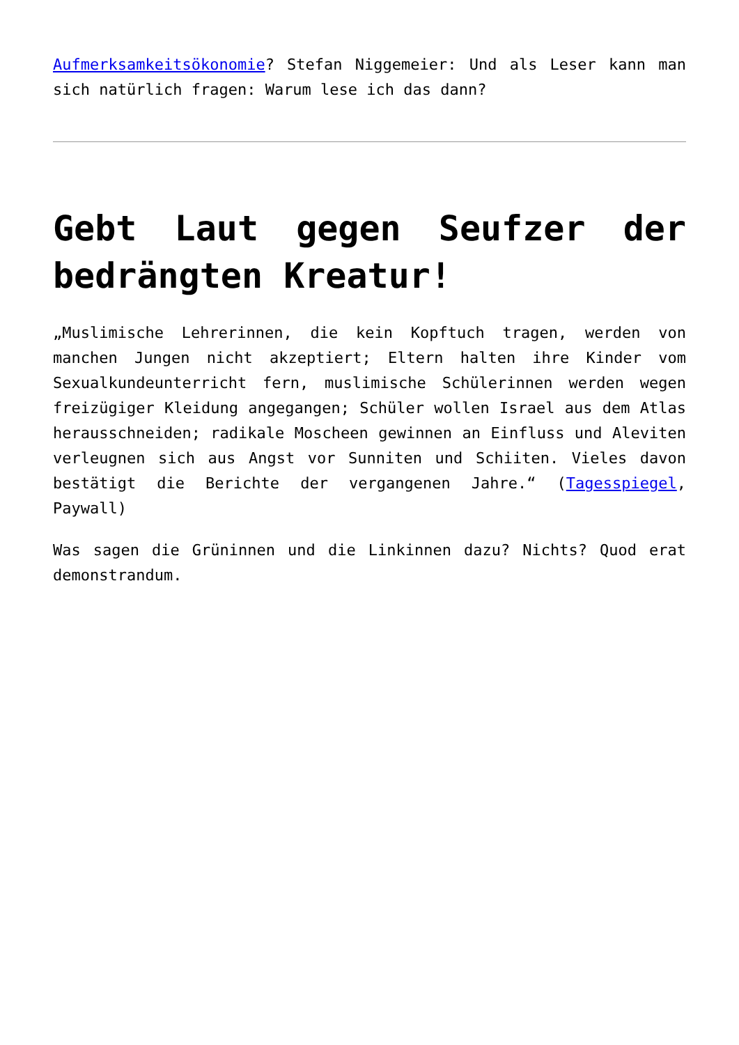Aufmerksamkeitsökonomie? Stefan Niggemeier: Und als Leser kann man sich natürlich fragen: Warum lese ich das dann?
Gebt Laut gegen Seufzer der bedrängten Kreatur!
„Muslimische Lehrerinnen, die kein Kopftuch tragen, werden von manchen Jungen nicht akzeptiert; Eltern halten ihre Kinder vom Sexualkundeunterricht fern, muslimische Schülerinnen werden wegen freizügiger Kleidung angegangen; Schüler wollen Israel aus dem Atlas herausschneiden; radikale Moscheen gewinnen an Einfluss und Aleviten verleugnen sich aus Angst vor Sunniten und Schiiten. Vieles davon bestätigt die Berichte der vergangenen Jahre.“ (Tagesspiegel, Paywall)
Was sagen die Grüninnen und die Linkinnen dazu? Nichts? Quod erat demonstrandum.